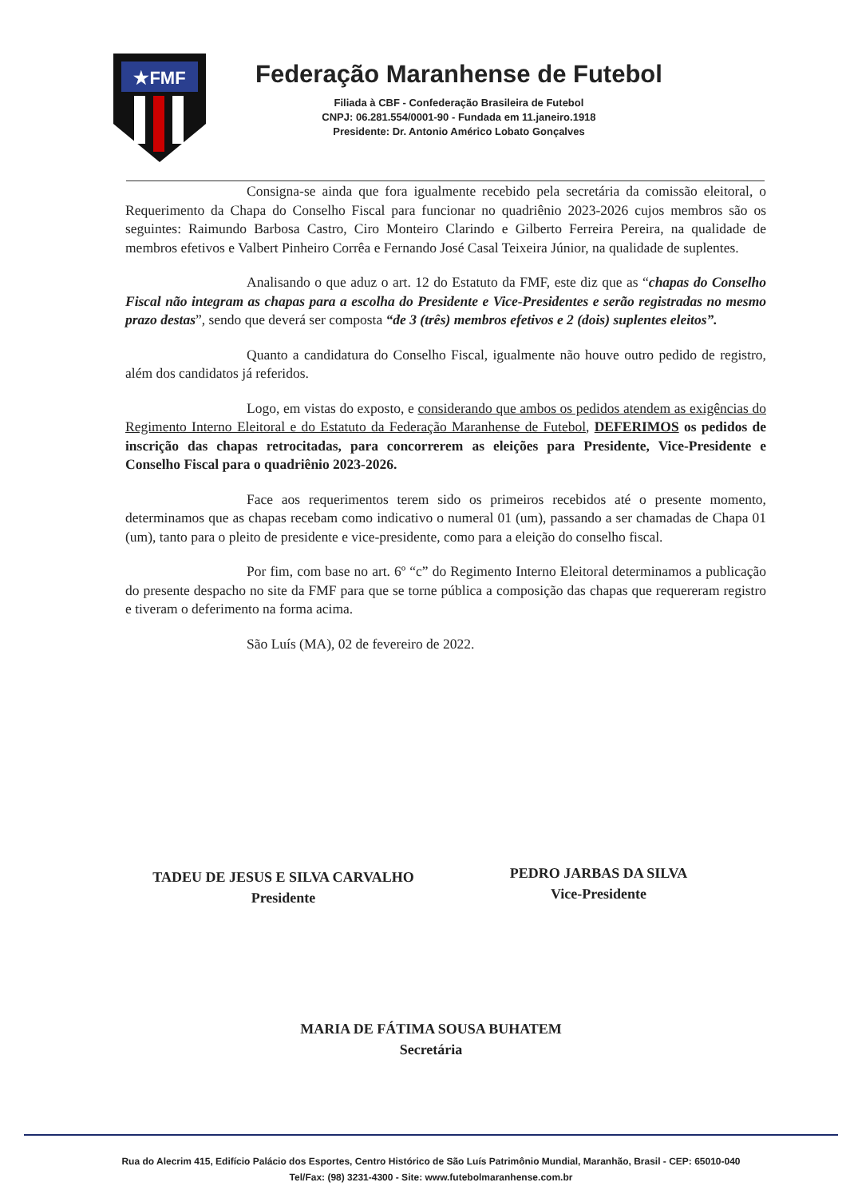★FMF
Federação Maranhense de Futebol
Filiada à CBF - Confederação Brasileira de Futebol
CNPJ: 06.281.554/0001-90 - Fundada em 11.janeiro.1918
Presidente: Dr. Antonio Américo Lobato Gonçalves
Consigna-se ainda que fora igualmente recebido pela secretária da comissão eleitoral, o Requerimento da Chapa do Conselho Fiscal para funcionar no quadriênio 2023-2026 cujos membros são os seguintes: Raimundo Barbosa Castro, Ciro Monteiro Clarindo e Gilberto Ferreira Pereira, na qualidade de membros efetivos e Valbert Pinheiro Corrêa e Fernando José Casal Teixeira Júnior, na qualidade de suplentes.
Analisando o que aduz o art. 12 do Estatuto da FMF, este diz que as “chapas do Conselho Fiscal não integram as chapas para a escolha do Presidente e Vice-Presidentes e serão registradas no mesmo prazo destas”, sendo que deverá ser composta “de 3 (três) membros efetivos e 2 (dois) suplentes eleitos”.
Quanto a candidatura do Conselho Fiscal, igualmente não houve outro pedido de registro, além dos candidatos já referidos.
Logo, em vistas do exposto, e considerando que ambos os pedidos atendem as exigências do Regimento Interno Eleitoral e do Estatuto da Federação Maranhense de Futebol, DEFERIMOS os pedidos de inscrição das chapas retrocitadas, para concorrerem as eleições para Presidente, Vice-Presidente e Conselho Fiscal para o quadriênio 2023-2026.
Face aos requerimentos terem sido os primeiros recebidos até o presente momento, determinamos que as chapas recebam como indicativo o numeral 01 (um), passando a ser chamadas de Chapa 01 (um), tanto para o pleito de presidente e vice-presidente, como para a eleição do conselho fiscal.
Por fim, com base no art. 6º “c” do Regimento Interno Eleitoral determinamos a publicação do presente despacho no site da FMF para que se torne pública a composição das chapas que requereram registro e tiveram o deferimento na forma acima.
São Luís (MA), 02 de fevereiro de 2022.
TADEU DE JESUS E SILVA CARVALHO
Presidente
PEDRO JARBAS DA SILVA
Vice-Presidente
MARIA DE FÁTIMA SOUSA BUHATEM
Secretária
Rua do Alecrim 415, Edifício Palácio dos Esportes, Centro Histórico de São Luís Patrimônio Mundial, Maranhão, Brasil - CEP: 65010-040
Tel/Fax: (98) 3231-4300 - Site: www.futebolmaranhense.com.br